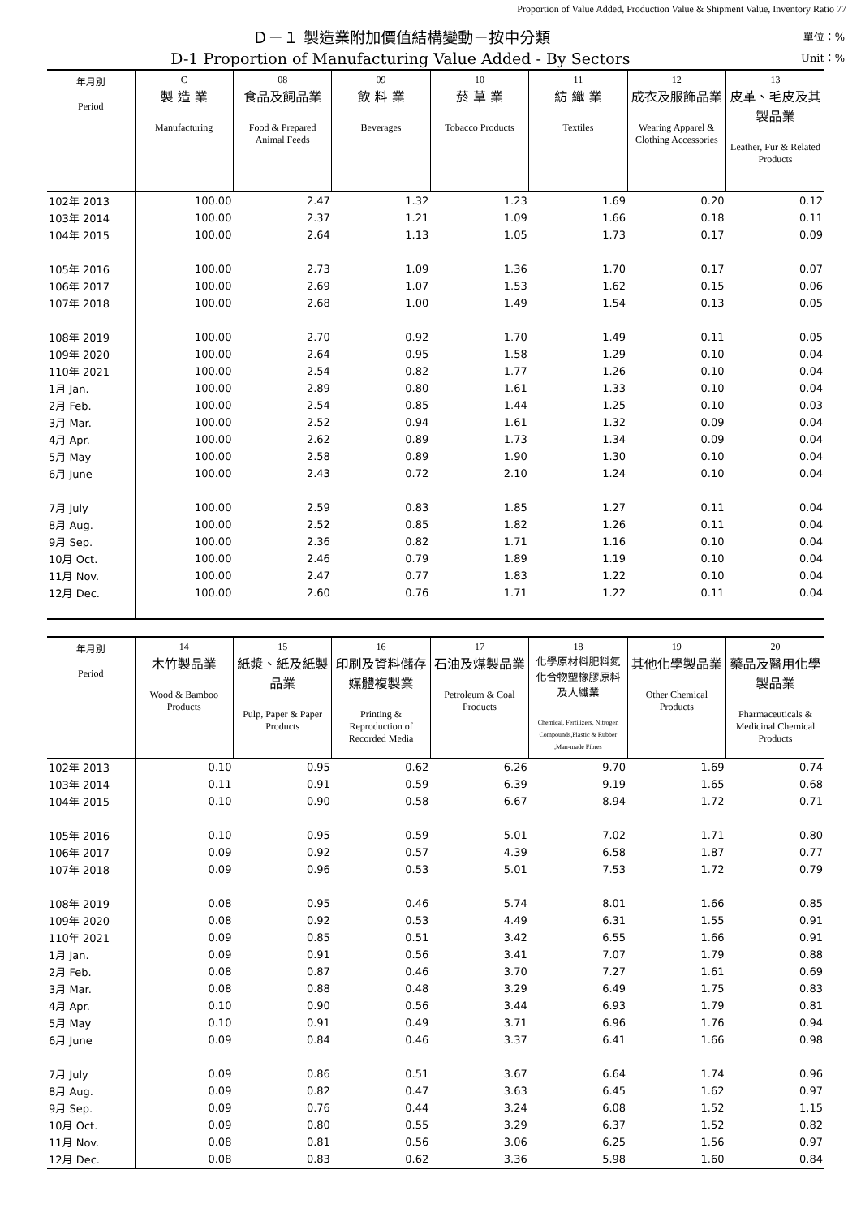Proportion of Value Added, Production Value & Shipment Value, Inventory Ratio 77
單位：% Ｄ－１ 製造業附加價值結構變動－按中分類
Unit：% D-1 Proportion of Manufacturing Value Added - By Sectors
| 年月別 Period | C 製 造 業 Manufacturing | 08 食品及飼品業 Food & Prepared Animal Feeds | 09 飲 料 業 Beverages | 10 菸 草 業 Tobacco Products | 11 紡 織 業 Textiles | 12 成衣及服飾品業 Wearing Apparel & Clothing Accessories | 13 皮革、毛皮及其製品業 Leather, Fur & Related Products |
| --- | --- | --- | --- | --- | --- | --- | --- |
| 102年 2013 | 100.00 | 2.47 | 1.32 | 1.23 | 1.69 | 0.20 | 0.12 |
| 103年 2014 | 100.00 | 2.37 | 1.21 | 1.09 | 1.66 | 0.18 | 0.11 |
| 104年 2015 | 100.00 | 2.64 | 1.13 | 1.05 | 1.73 | 0.17 | 0.09 |
| 105年 2016 | 100.00 | 2.73 | 1.09 | 1.36 | 1.70 | 0.17 | 0.07 |
| 106年 2017 | 100.00 | 2.69 | 1.07 | 1.53 | 1.62 | 0.15 | 0.06 |
| 107年 2018 | 100.00 | 2.68 | 1.00 | 1.49 | 1.54 | 0.13 | 0.05 |
| 108年 2019 | 100.00 | 2.70 | 0.92 | 1.70 | 1.49 | 0.11 | 0.05 |
| 109年 2020 | 100.00 | 2.64 | 0.95 | 1.58 | 1.29 | 0.10 | 0.04 |
| 110年 2021 | 100.00 | 2.54 | 0.82 | 1.77 | 1.26 | 0.10 | 0.04 |
| 1月 Jan. | 100.00 | 2.89 | 0.80 | 1.61 | 1.33 | 0.10 | 0.04 |
| 2月 Feb. | 100.00 | 2.54 | 0.85 | 1.44 | 1.25 | 0.10 | 0.03 |
| 3月 Mar. | 100.00 | 2.52 | 0.94 | 1.61 | 1.32 | 0.09 | 0.04 |
| 4月 Apr. | 100.00 | 2.62 | 0.89 | 1.73 | 1.34 | 0.09 | 0.04 |
| 5月 May | 100.00 | 2.58 | 0.89 | 1.90 | 1.30 | 0.10 | 0.04 |
| 6月 June | 100.00 | 2.43 | 0.72 | 2.10 | 1.24 | 0.10 | 0.04 |
| 7月 July | 100.00 | 2.59 | 0.83 | 1.85 | 1.27 | 0.11 | 0.04 |
| 8月 Aug. | 100.00 | 2.52 | 0.85 | 1.82 | 1.26 | 0.11 | 0.04 |
| 9月 Sep. | 100.00 | 2.36 | 0.82 | 1.71 | 1.16 | 0.10 | 0.04 |
| 10月 Oct. | 100.00 | 2.46 | 0.79 | 1.89 | 1.19 | 0.10 | 0.04 |
| 11月 Nov. | 100.00 | 2.47 | 0.77 | 1.83 | 1.22 | 0.10 | 0.04 |
| 12月 Dec. | 100.00 | 2.60 | 0.76 | 1.71 | 1.22 | 0.11 | 0.04 |
| 年月別 Period | 14 木竹製品業 Wood & Bamboo Products | 15 紙漿、紙及紙製品業 Pulp, Paper & Paper Products | 16 印刷及資料儲存媒體複製業 Printing & Reproduction of Recorded Media | 17 石油及煤製品業 Petroleum & Coal Products | 18 化學原材料肥料氮化合物塑橡膠原料及人纖業 Chemical, Fertilizers, Nitrogen Compounds,Plastic & Rubber ,Man-made Fibres | 19 其他化學製品業 Other Chemical Products | 20 藥品及醫用化學製品業 Pharmaceuticals & Medicinal Chemical Products |
| --- | --- | --- | --- | --- | --- | --- | --- |
| 102年 2013 | 0.10 | 0.95 | 0.62 | 6.26 | 9.70 | 1.69 | 0.74 |
| 103年 2014 | 0.11 | 0.91 | 0.59 | 6.39 | 9.19 | 1.65 | 0.68 |
| 104年 2015 | 0.10 | 0.90 | 0.58 | 6.67 | 8.94 | 1.72 | 0.71 |
| 105年 2016 | 0.10 | 0.95 | 0.59 | 5.01 | 7.02 | 1.71 | 0.80 |
| 106年 2017 | 0.09 | 0.92 | 0.57 | 4.39 | 6.58 | 1.87 | 0.77 |
| 107年 2018 | 0.09 | 0.96 | 0.53 | 5.01 | 7.53 | 1.72 | 0.79 |
| 108年 2019 | 0.08 | 0.95 | 0.46 | 5.74 | 8.01 | 1.66 | 0.85 |
| 109年 2020 | 0.08 | 0.92 | 0.53 | 4.49 | 6.31 | 1.55 | 0.91 |
| 110年 2021 | 0.09 | 0.85 | 0.51 | 3.42 | 6.55 | 1.66 | 0.91 |
| 1月 Jan. | 0.09 | 0.91 | 0.56 | 3.41 | 7.07 | 1.79 | 0.88 |
| 2月 Feb. | 0.08 | 0.87 | 0.46 | 3.70 | 7.27 | 1.61 | 0.69 |
| 3月 Mar. | 0.08 | 0.88 | 0.48 | 3.29 | 6.49 | 1.75 | 0.83 |
| 4月 Apr. | 0.10 | 0.90 | 0.56 | 3.44 | 6.93 | 1.79 | 0.81 |
| 5月 May | 0.10 | 0.91 | 0.49 | 3.71 | 6.96 | 1.76 | 0.94 |
| 6月 June | 0.09 | 0.84 | 0.46 | 3.37 | 6.41 | 1.66 | 0.98 |
| 7月 July | 0.09 | 0.86 | 0.51 | 3.67 | 6.64 | 1.74 | 0.96 |
| 8月 Aug. | 0.09 | 0.82 | 0.47 | 3.63 | 6.45 | 1.62 | 0.97 |
| 9月 Sep. | 0.09 | 0.76 | 0.44 | 3.24 | 6.08 | 1.52 | 1.15 |
| 10月 Oct. | 0.09 | 0.80 | 0.55 | 3.29 | 6.37 | 1.52 | 0.82 |
| 11月 Nov. | 0.08 | 0.81 | 0.56 | 3.06 | 6.25 | 1.56 | 0.97 |
| 12月 Dec. | 0.08 | 0.83 | 0.62 | 3.36 | 5.98 | 1.60 | 0.84 |